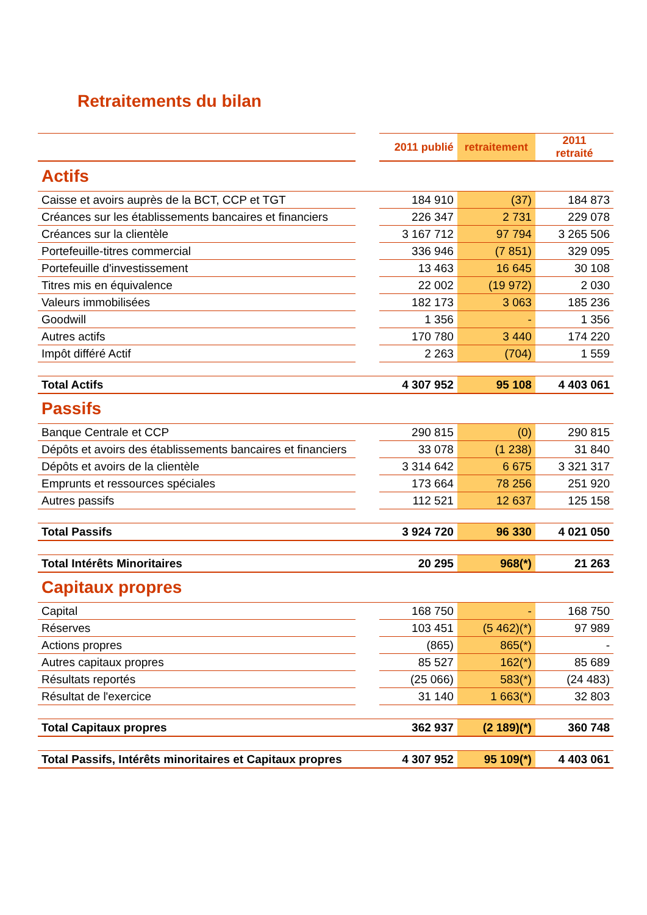Retraitements du bilan
| | | 2011 publié | retraitement | 2011 retraité |
| Actifs | | | | |
| Caisse et avoirs auprès de la BCT, CCP et TGT | | 184 910 | (37) | 184 873 |
| Créances sur les établissements bancaires et financiers | | 226 347 | 2 731 | 229 078 |
| Créances sur la clientèle | | 3 167 712 | 97 794 | 3 265 506 |
| Portefeuille-titres commercial | | 336 946 | (7 851) | 329 095 |
| Portefeuille d'investissement | | 13 463 | 16 645 | 30 108 |
| Titres mis en équivalence | | 22 002 | (19 972) | 2 030 |
| Valeurs immobilisées | | 182 173 | 3 063 | 185 236 |
| Goodwill | | 1 356 | - | 1 356 |
| Autres actifs | | 170 780 | 3 440 | 174 220 |
| Impôt différé Actif | | 2 263 | (704) | 1 559 |
| Total Actifs | | 4 307 952 | 95 108 | 4 403 061 |
| Passifs | | | | |
| Banque Centrale et CCP | | 290 815 | (0) | 290 815 |
| Dépôts et avoirs des établissements bancaires et financiers | | 33 078 | (1 238) | 31 840 |
| Dépôts et avoirs de la clientèle | | 3 314 642 | 6 675 | 3 321 317 |
| Emprunts et ressources spéciales | | 173 664 | 78 256 | 251 920 |
| Autres passifs | | 112 521 | 12 637 | 125 158 |
| Total Passifs | | 3 924 720 | 96 330 | 4 021 050 |
| Total Intérêts Minoritaires | | 20 295 | 968(*) | 21 263 |
| Capitaux propres | | | | |
| Capital | | 168 750 | - | 168 750 |
| Réserves | | 103 451 | (5 462)(*) | 97 989 |
| Actions propres | | (865) | 865(*) | - |
| Autres capitaux propres | | 85 527 | 162(*) | 85 689 |
| Résultats reportés | | (25 066) | 583(*) | (24 483) |
| Résultat de l'exercice | | 31 140 | 1 663(*) | 32 803 |
| Total Capitaux propres | | 362 937 | (2 189)(*) | 360 748 |
| Total Passifs, Intérêts minoritaires et Capitaux propres | | 4 307 952 | 95 109(*) | 4 403 061 |